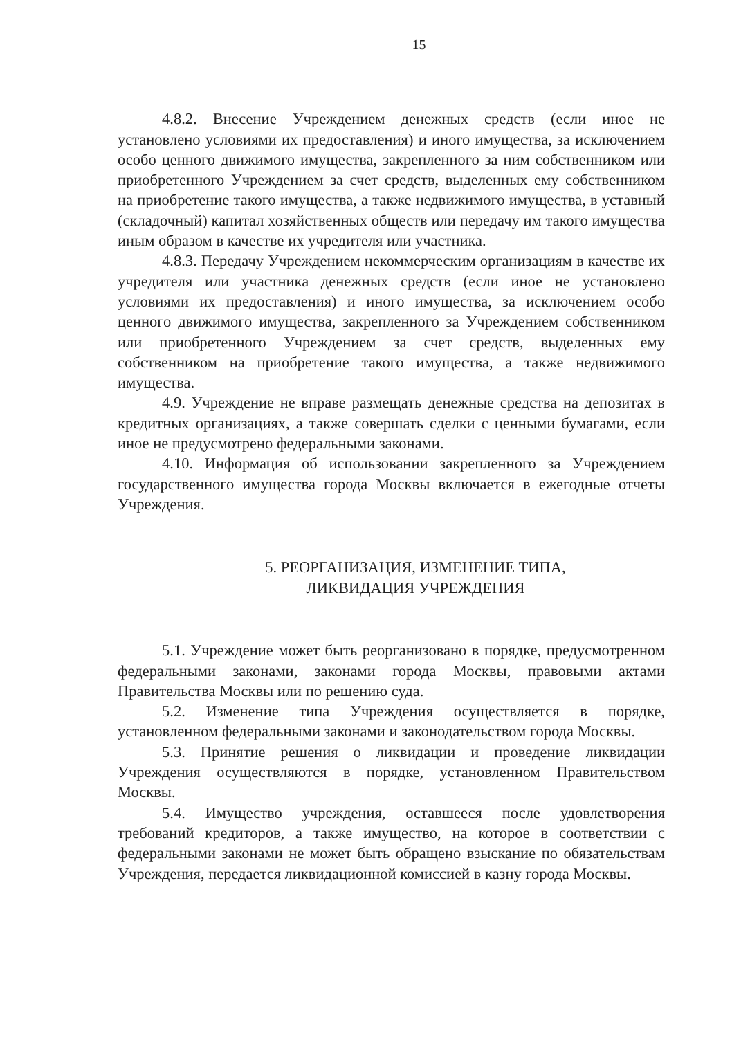15
4.8.2. Внесение Учреждением денежных средств (если иное не установлено условиями их предоставления) и иного имущества, за исключением особо ценного движимого имущества, закрепленного за ним собственником или приобретенного Учреждением за счет средств, выделенных ему собственником на приобретение такого имущества, а также недвижимого имущества, в уставный (складочный) капитал хозяйственных обществ или передачу им такого имущества иным образом в качестве их учредителя или участника.
4.8.3. Передачу Учреждением некоммерческим организациям в качестве их учредителя или участника денежных средств (если иное не установлено условиями их предоставления) и иного имущества, за исключением особо ценного движимого имущества, закрепленного за Учреждением собственником или приобретенного Учреждением за счет средств, выделенных ему собственником на приобретение такого имущества, а также недвижимого имущества.
4.9. Учреждение не вправе размещать денежные средства на депозитах в кредитных организациях, а также совершать сделки с ценными бумагами, если иное не предусмотрено федеральными законами.
4.10. Информация об использовании закрепленного за Учреждением государственного имущества города Москвы включается в ежегодные отчеты Учреждения.
5. РЕОРГАНИЗАЦИЯ, ИЗМЕНЕНИЕ ТИПА,
ЛИКВИДАЦИЯ УЧРЕЖДЕНИЯ
5.1. Учреждение может быть реорганизовано в порядке, предусмотренном федеральными законами, законами города Москвы, правовыми актами Правительства Москвы или по решению суда.
5.2. Изменение типа Учреждения осуществляется в порядке, установленном федеральными законами и законодательством города Москвы.
5.3. Принятие решения о ликвидации и проведение ликвидации Учреждения осуществляются в порядке, установленном Правительством Москвы.
5.4. Имущество учреждения, оставшееся после удовлетворения требований кредиторов, а также имущество, на которое в соответствии с федеральными законами не может быть обращено взыскание по обязательствам Учреждения, передается ликвидационной комиссией в казну города Москвы.